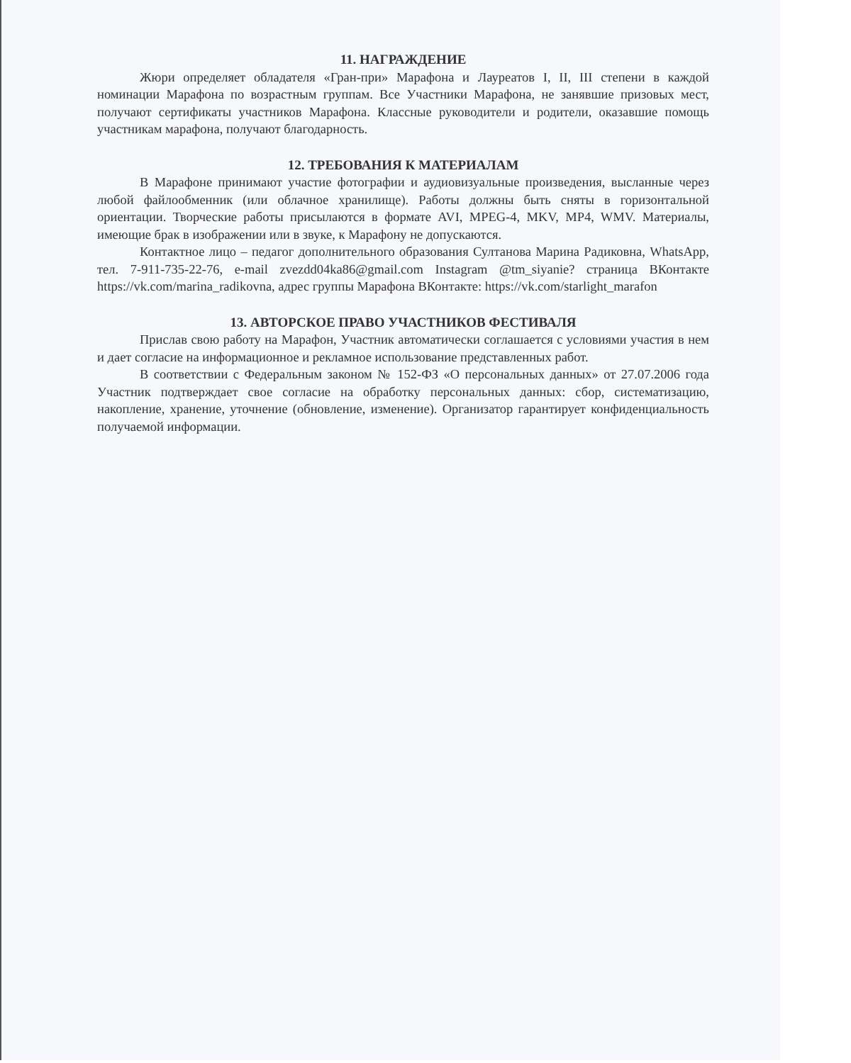11. НАГРАЖДЕНИЕ
Жюри определяет обладателя «Гран-при» Марафона и Лауреатов I, II, III степени в каждой номинации Марафона по возрастным группам. Все Участники Марафона, не занявшие призовых мест, получают сертификаты участников Марафона. Классные руководители и родители, оказавшие помощь участникам марафона, получают благодарность.
12. ТРЕБОВАНИЯ К МАТЕРИАЛАМ
В Марафоне принимают участие фотографии и аудиовизуальные произведения, высланные через любой файлообменник (или облачное хранилище). Работы должны быть сняты в горизонтальной ориентации. Творческие работы присылаются в формате AVI, MPEG-4, MKV, MP4, WMV. Материалы, имеющие брак в изображении или в звуке, к Марафону не допускаются.
Контактное лицо – педагог дополнительного образования Султанова Марина Радиковна, WhatsApp, тел. 7-911-735-22-76, e-mail zvezdd04ka86@gmail.com Instagram @tm_siyanie? страница ВКонтакте https://vk.com/marina_radikovna, адрес группы Марафона ВКонтакте: https://vk.com/starlight_marafon
13. АВТОРСКОЕ ПРАВО УЧАСТНИКОВ ФЕСТИВАЛЯ
Прислав свою работу на Марафон, Участник автоматически соглашается с условиями участия в нем и дает согласие на информационное и рекламное использование представленных работ.
В соответствии с Федеральным законом № 152-ФЗ «О персональных данных» от 27.07.2006 года Участник подтверждает свое согласие на обработку персональных данных: сбор, систематизацию, накопление, хранение, уточнение (обновление, изменение). Организатор гарантирует конфиденциальность получаемой информации.